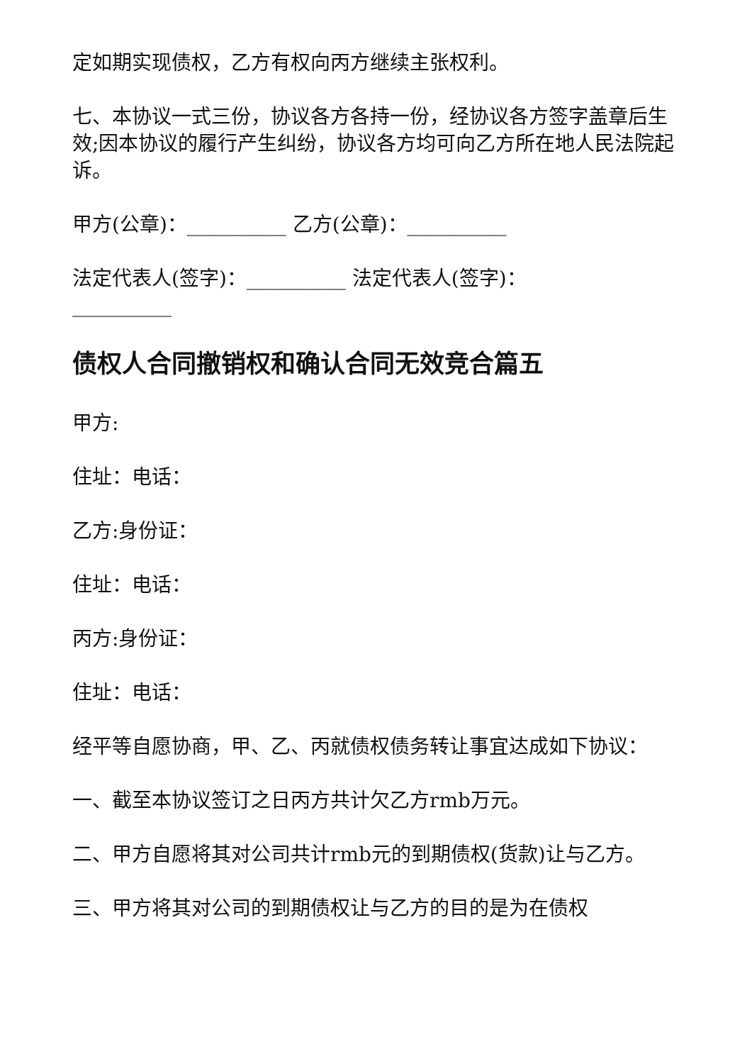定如期实现债权，乙方有权向丙方继续主张权利。
七、本协议一式三份，协议各方各持一份，经协议各方签字盖章后生效;因本协议的履行产生纠纷，协议各方均可向乙方所在地人民法院起诉。
甲方(公章)：__________ 乙方(公章)：__________
法定代表人(签字)：__________ 法定代表人(签字)：__________
债权人合同撤销权和确认合同无效竞合篇五
甲方:
住址：电话：
乙方:身份证：
住址：电话：
丙方:身份证：
住址：电话：
经平等自愿协商，甲、乙、丙就债权债务转让事宜达成如下协议：
一、截至本协议签订之日丙方共计欠乙方rmb万元。
二、甲方自愿将其对公司共计rmb元的到期债权(货款)让与乙方。
三、甲方将其对公司的到期债权让与乙方的目的是为在债权